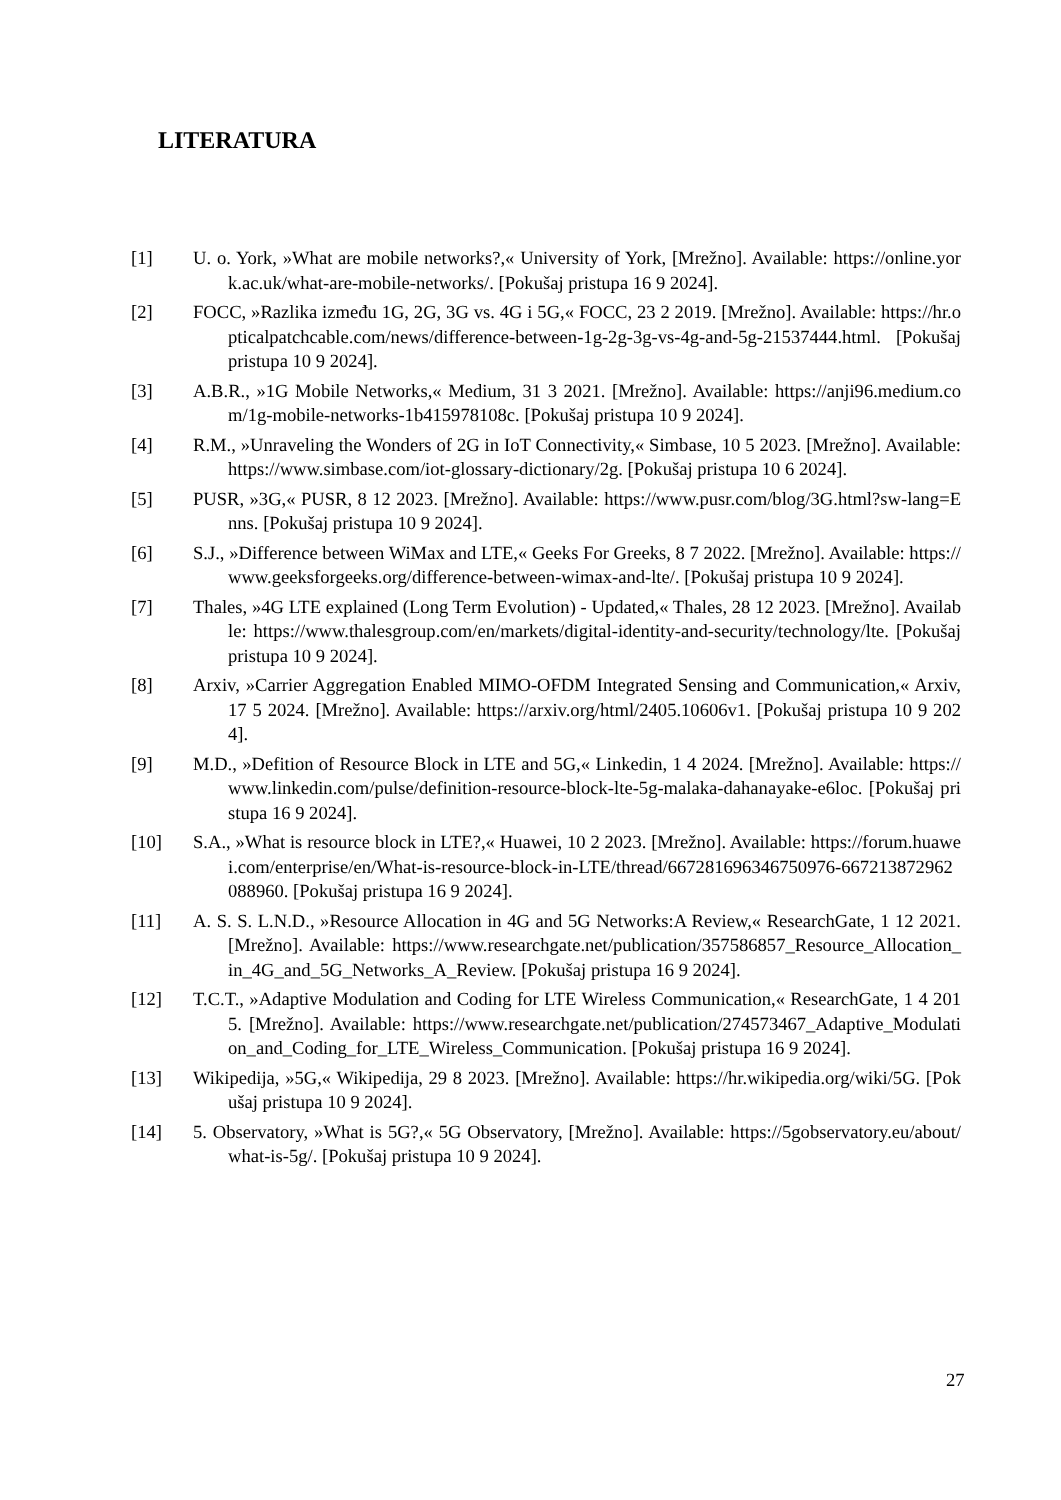LITERATURA
[1] U. o. York, »What are mobile networks?,« University of York, [Mrežno]. Available: https://online.york.ac.uk/what-are-mobile-networks/. [Pokušaj pristupa 16 9 2024].
[2] FOCC, »Razlika između 1G, 2G, 3G vs. 4G i 5G,« FOCC, 23 2 2019. [Mrežno]. Available: https://hr.opticalpatchcable.com/news/difference-between-1g-2g-3g-vs-4g-and-5g-21537444.html. [Pokušaj pristupa 10 9 2024].
[3] A.B.R., »1G Mobile Networks,« Medium, 31 3 2021. [Mrežno]. Available: https://anji96.medium.com/1g-mobile-networks-1b415978108c. [Pokušaj pristupa 10 9 2024].
[4] R.M., »Unraveling the Wonders of 2G in IoT Connectivity,« Simbase, 10 5 2023. [Mrežno]. Available: https://www.simbase.com/iot-glossary-dictionary/2g. [Pokušaj pristupa 10 6 2024].
[5] PUSR, »3G,« PUSR, 8 12 2023. [Mrežno]. Available: https://www.pusr.com/blog/3G.html?sw-lang=Enns. [Pokušaj pristupa 10 9 2024].
[6] S.J., »Difference between WiMax and LTE,« Geeks For Greeks, 8 7 2022. [Mrežno]. Available: https://www.geeksforgeeks.org/difference-between-wimax-and-lte/. [Pokušaj pristupa 10 9 2024].
[7] Thales, »4G LTE explained (Long Term Evolution) - Updated,« Thales, 28 12 2023. [Mrežno]. Available: https://www.thalesgroup.com/en/markets/digital-identity-and-security/technology/lte. [Pokušaj pristupa 10 9 2024].
[8] Arxiv, »Carrier Aggregation Enabled MIMO-OFDM Integrated Sensing and Communication,« Arxiv, 17 5 2024. [Mrežno]. Available: https://arxiv.org/html/2405.10606v1. [Pokušaj pristupa 10 9 2024].
[9] M.D., »Defition of Resource Block in LTE and 5G,« Linkedin, 1 4 2024. [Mrežno]. Available: https://www.linkedin.com/pulse/definition-resource-block-lte-5g-malaka-dahanayake-e6loc. [Pokušaj pristupa 16 9 2024].
[10] S.A., »What is resource block in LTE?,« Huawei, 10 2 2023. [Mrežno]. Available: https://forum.huawei.com/enterprise/en/What-is-resource-block-in-LTE/thread/667281696346750976-667213872962088960. [Pokušaj pristupa 16 9 2024].
[11] A. S. S. L.N.D., »Resource Allocation in 4G and 5G Networks:A Review,« ResearchGate, 1 12 2021. [Mrežno]. Available: https://www.researchgate.net/publication/357586857_Resource_Allocation_in_4G_and_5G_Networks_A_Review. [Pokušaj pristupa 16 9 2024].
[12] T.C.T., »Adaptive Modulation and Coding for LTE Wireless Communication,« ResearchGate, 1 4 2015. [Mrežno]. Available: https://www.researchgate.net/publication/274573467_Adaptive_Modulation_and_Coding_for_LTE_Wireless_Communication. [Pokušaj pristupa 16 9 2024].
[13] Wikipedija, »5G,« Wikipedija, 29 8 2023. [Mrežno]. Available: https://hr.wikipedia.org/wiki/5G. [Pokušaj pristupa 10 9 2024].
[14] 5. Observatory, »What is 5G?,« 5G Observatory, [Mrežno]. Available: https://5gobservatory.eu/about/what-is-5g/. [Pokušaj pristupa 10 9 2024].
27